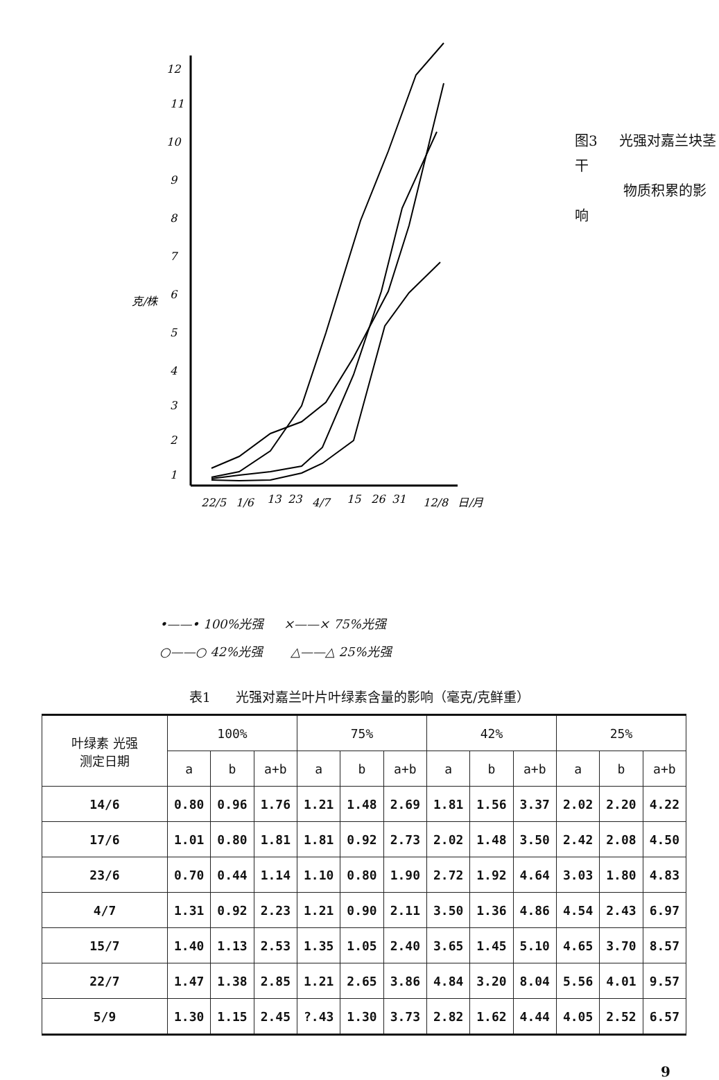12
11
10
9
8
7
6
5
4
3
2
1
克/株
22/5
1/6
13
23
4/7
15
26
31
12/8
日/月
图3 光强对嘉兰块茎干
物质积累的影响
•——• 100%光强 ×——× 75%光强
○——○ 42%光强 △——△ 25%光强
表1 光强对嘉兰叶片叶绿素含量的影响（毫克/克鲜重）
| 叶绿素 光强 测定日期 | 100% | | | 75% | | | 42% | | | 25% | | |
| --- | --- | --- | --- | --- | --- | --- | --- | --- | --- | --- | --- | --- |
| | a | b | a+b | a | b | a+b | a | b | a+b | a | b | a+b |
| 14/6 | 0.80 | 0.96 | 1.76 | 1.21 | 1.48 | 2.69 | 1.81 | 1.56 | 3.37 | 2.02 | 2.20 | 4.22 |
| 17/6 | 1.01 | 0.80 | 1.81 | 1.81 | 0.92 | 2.73 | 2.02 | 1.48 | 3.50 | 2.42 | 2.08 | 4.50 |
| 23/6 | 0.70 | 0.44 | 1.14 | 1.10 | 0.80 | 1.90 | 2.72 | 1.92 | 4.64 | 3.03 | 1.80 | 4.83 |
| 4/7 | 1.31 | 0.92 | 2.23 | 1.21 | 0.90 | 2.11 | 3.50 | 1.36 | 4.86 | 4.54 | 2.43 | 6.97 |
| 15/7 | 1.40 | 1.13 | 2.53 | 1.35 | 1.05 | 2.40 | 3.65 | 1.45 | 5.10 | 4.65 | 3.70 | 8.57 |
| 22/7 | 1.47 | 1.38 | 2.85 | 1.21 | 2.65 | 3.86 | 4.84 | 3.20 | 8.04 | 5.56 | 4.01 | 9.57 |
| 5/9 | 1.30 | 1.15 | 2.45 | ?.43 | 1.30 | 3.73 | 2.82 | 1.62 | 4.44 | 4.05 | 2.52 | 6.57 |
9